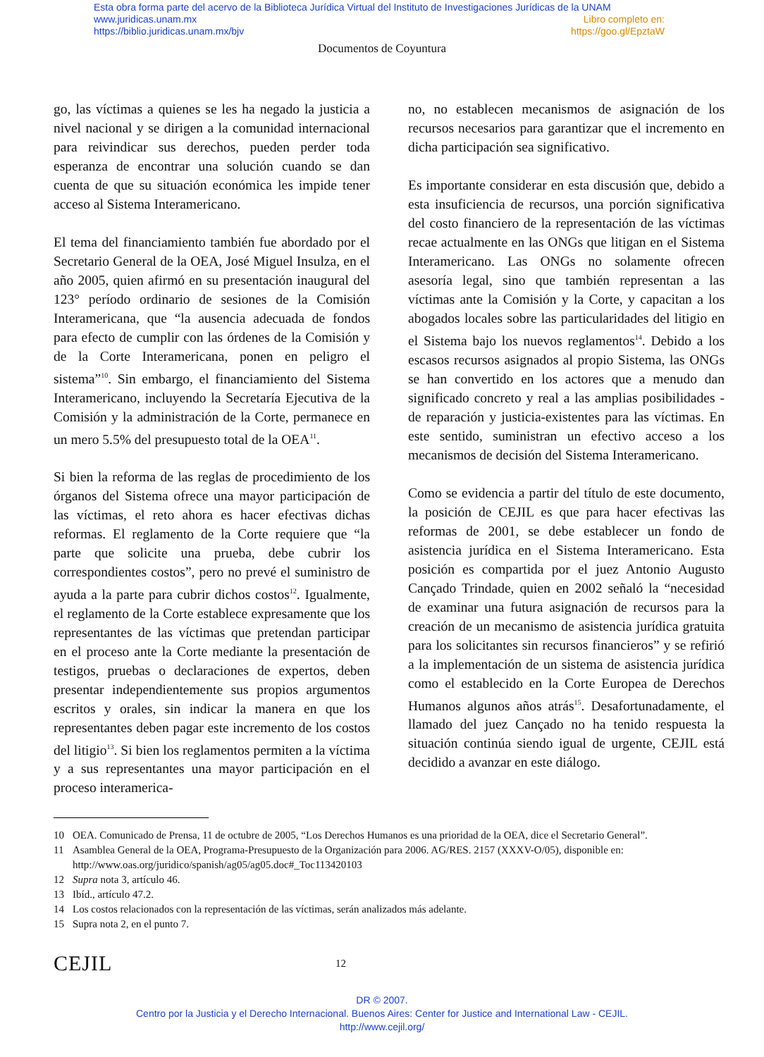Esta obra forma parte del acervo de la Biblioteca Jurídica Virtual del Instituto de Investigaciones Jurídicas de la UNAM
www.juridicas.unam.mx Libro completo en:
https://biblio.juridicas.unam.mx/bjv https://goo.gl/EpztaW
Documentos de Coyuntura
go, las víctimas a quienes se les ha negado la justicia a nivel nacional y se dirigen a la comunidad internacional para reivindicar sus derechos, pueden perder toda esperanza de encontrar una solución cuando se dan cuenta de que su situación económica les impide tener acceso al Sistema Interamericano.
El tema del financiamiento también fue abordado por el Secretario General de la OEA, José Miguel Insulza, en el año 2005, quien afirmó en su presentación inaugural del 123° período ordinario de sesiones de la Comisión Interamericana, que “la ausencia adecuada de fondos para efecto de cumplir con las órdenes de la Comisión y de la Corte Interamericana, ponen en peligro el sistema”<sup>10</sup>. Sin embargo, el financiamiento del Sistema Interamericano, incluyendo la Secretaría Ejecutiva de la Comisión y la administración de la Corte, permanece en un mero 5.5% del presupuesto total de la OEA<sup>11</sup>.
Si bien la reforma de las reglas de procedimiento de los órganos del Sistema ofrece una mayor participación de las víctimas, el reto ahora es hacer efectivas dichas reformas. El reglamento de la Corte requiere que “la parte que solicite una prueba, debe cubrir los correspondientes costos”, pero no prevé el suministro de ayuda a la parte para cubrir dichos costos<sup>12</sup>. Igualmente, el reglamento de la Corte establece expresamente que los representantes de las víctimas que pretendan participar en el proceso ante la Corte mediante la presentación de testigos, pruebas o declaraciones de expertos, deben presentar independientemente sus propios argumentos escritos y orales, sin indicar la manera en que los representantes deben pagar este incremento de los costos del litigio<sup>13</sup>. Si bien los reglamentos permiten a la víctima y a sus representantes una mayor participación en el proceso interamerica-
no, no establecen mecanismos de asignación de los recursos necesarios para garantizar que el incremento en dicha participación sea significativo.
Es importante considerar en esta discusión que, debido a esta insuficiencia de recursos, una porción significativa del costo financiero de la representación de las víctimas recae actualmente en las ONGs que litigan en el Sistema Interamericano. Las ONGs no solamente ofrecen asesoría legal, sino que también representan a las víctimas ante la Comisión y la Corte, y capacitan a los abogados locales sobre las particularidades del litigio en el Sistema bajo los nuevos reglamentos<sup>14</sup>. Debido a los escasos recursos asignados al propio Sistema, las ONGs se han convertido en los actores que a menudo dan significado concreto y real a las amplias posibilidades -de reparación y justicia-existentes para las víctimas. En este sentido, suministran un efectivo acceso a los mecanismos de decisión del Sistema Interamericano.
Como se evidencia a partir del título de este documento, la posición de CEJIL es que para hacer efectivas las reformas de 2001, se debe establecer un fondo de asistencia jurídica en el Sistema Interamericano. Esta posición es compartida por el juez Antonio Augusto Cançado Trindade, quien en 2002 señaló la “necesidad de examinar una futura asignación de recursos para la creación de un mecanismo de asistencia jurídica gratuita para los solicitantes sin recursos financieros” y se refirió a la implementación de un sistema de asistencia jurídica como el establecido en la Corte Europea de Derechos Humanos algunos años atrás<sup>15</sup>. Desafortunadamente, el llamado del juez Cançado no ha tenido respuesta la situación continúa siendo igual de urgente, CEJIL está decidido a avanzar en este diálogo.
10 OEA. Comunicado de Prensa, 11 de octubre de 2005, “Los Derechos Humanos es una prioridad de la OEA, dice el Secretario General”.
11 Asamblea General de la OEA, Programa-Presupuesto de la Organización para 2006. AG/RES. 2157 (XXXV-O/05), disponible en: http://www.oas.org/juridico/spanish/ag05/ag05.doc#_Toc113420103
12 Supra nota 3, artículo 46.
13 Ibíd., artículo 47.2.
14 Los costos relacionados con la representación de las víctimas, serán analizados más adelante.
15 Supra nota 2, en el punto 7.
CEJIL
12
DR © 2007.
Centro por la Justicia y el Derecho Internacional. Buenos Aires: Center for Justice and International Law - CEJIL.
http://www.cejil.org/